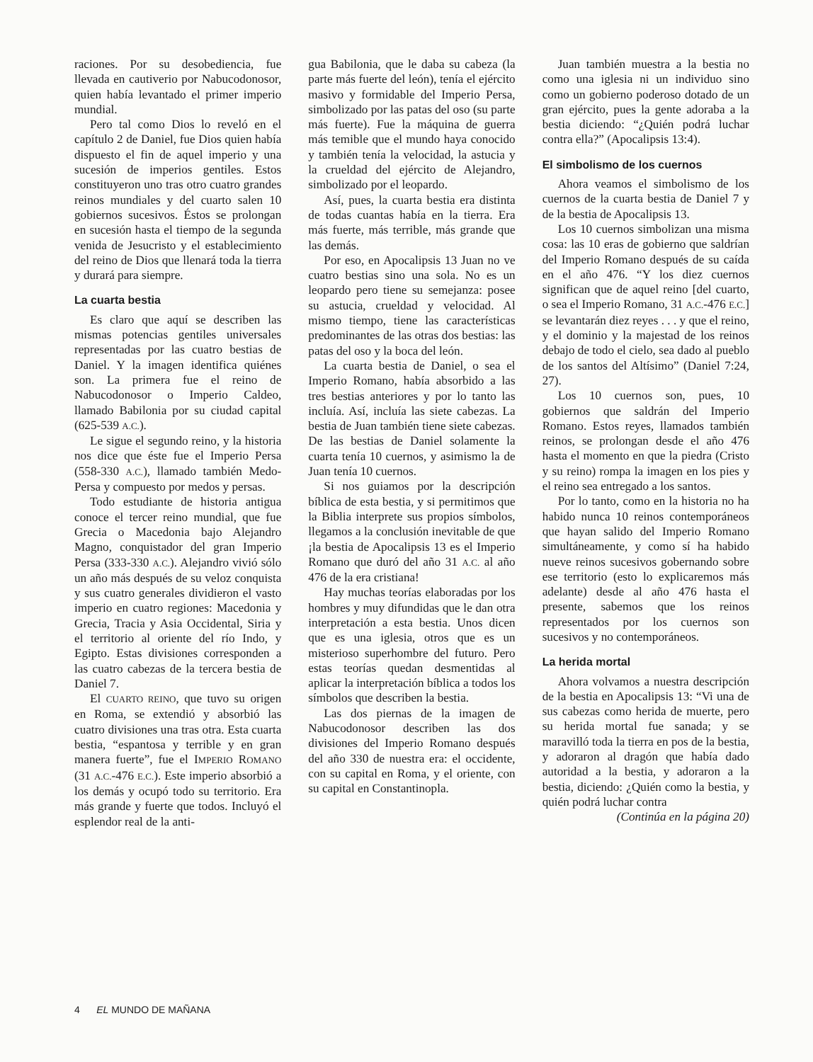raciones. Por su desobediencia, fue llevada en cautiverio por Nabucodonosor, quien había levantado el primer imperio mundial.
Pero tal como Dios lo reveló en el capítulo 2 de Daniel, fue Dios quien había dispuesto el fin de aquel imperio y una sucesión de imperios gentiles. Estos constituyeron uno tras otro cuatro grandes reinos mundiales y del cuarto salen 10 gobiernos sucesivos. Éstos se prolongan en sucesión hasta el tiempo de la segunda venida de Jesucristo y el establecimiento del reino de Dios que llenará toda la tierra y durará para siempre.
La cuarta bestia
Es claro que aquí se describen las mismas potencias gentiles universales representadas por las cuatro bestias de Daniel. Y la imagen identifica quiénes son. La primera fue el reino de Nabucodonosor o Imperio Caldeo, llamado Babilonia por su ciudad capital (625-539 A.C.).
Le sigue el segundo reino, y la historia nos dice que éste fue el Imperio Persa (558-330 A.C.), llamado también Medo-Persa y compuesto por medos y persas.
Todo estudiante de historia antigua conoce el tercer reino mundial, que fue Grecia o Macedonia bajo Alejandro Magno, conquistador del gran Imperio Persa (333-330 A.C.). Alejandro vivió sólo un año más después de su veloz conquista y sus cuatro generales dividieron el vasto imperio en cuatro regiones: Macedonia y Grecia, Tracia y Asia Occidental, Siria y el territorio al oriente del río Indo, y Egipto. Estas divisiones corresponden a las cuatro cabezas de la tercera bestia de Daniel 7.
El CUARTO REINO, que tuvo su origen en Roma, se extendió y absorbió las cuatro divisiones una tras otra. Esta cuarta bestia, “espantosa y terrible y en gran manera fuerte”, fue el IMPERIO ROMANO (31 A.C.-476 E.C.). Este imperio absorbió a los demás y ocupó todo su territorio. Era más grande y fuerte que todos. Incluyó el esplendor real de la anti-
gua Babilonia, que le daba su cabeza (la parte más fuerte del león), tenía el ejército masivo y formidable del Imperio Persa, simbolizado por las patas del oso (su parte más fuerte). Fue la máquina de guerra más temible que el mundo haya conocido y también tenía la velocidad, la astucia y la crueldad del ejército de Alejandro, simbolizado por el leopardo.
Así, pues, la cuarta bestia era distinta de todas cuantas había en la tierra. Era más fuerte, más terrible, más grande que las demás.
Por eso, en Apocalipsis 13 Juan no ve cuatro bestias sino una sola. No es un leopardo pero tiene su semejanza: posee su astucia, crueldad y velocidad. Al mismo tiempo, tiene las características predominantes de las otras dos bestias: las patas del oso y la boca del león.
La cuarta bestia de Daniel, o sea el Imperio Romano, había absorbido a las tres bestias anteriores y por lo tanto las incluía. Así, incluía las siete cabezas. La bestia de Juan también tiene siete cabezas. De las bestias de Daniel solamente la cuarta tenía 10 cuernos, y asimismo la de Juan tenía 10 cuernos.
Si nos guiamos por la descripción bíblica de esta bestia, y si permitimos que la Biblia interprete sus propios símbolos, llegamos a la conclusión inevitable de que ¡la bestia de Apocalipsis 13 es el Imperio Romano que duró del año 31 A.C. al año 476 de la era cristiana!
Hay muchas teorías elaboradas por los hombres y muy difundidas que le dan otra interpretación a esta bestia. Unos dicen que es una iglesia, otros que es un misterioso superhombre del futuro. Pero estas teorías quedan desmentidas al aplicar la interpretación bíblica a todos los símbolos que describen la bestia.
Las dos piernas de la imagen de Nabucodonosor describen las dos divisiones del Imperio Romano después del año 330 de nuestra era: el occidente, con su capital en Roma, y el oriente, con su capital en Constantinopla.
Juan también muestra a la bestia no como una iglesia ni un individuo sino como un gobierno poderoso dotado de un gran ejército, pues la gente adoraba a la bestia diciendo: “¿Quién podrá luchar contra ella?” (Apocalipsis 13:4).
El simbolismo de los cuernos
Ahora veamos el simbolismo de los cuernos de la cuarta bestia de Daniel 7 y de la bestia de Apocalipsis 13.
Los 10 cuernos simbolizan una misma cosa: las 10 eras de gobierno que saldrían del Imperio Romano después de su caída en el año 476. “Y los diez cuernos significan que de aquel reino [del cuarto, o sea el Imperio Romano, 31 A.C.-476 E.C.] se levantarán diez reyes . . . y que el reino, y el dominio y la majestad de los reinos debajo de todo el cielo, sea dado al pueblo de los santos del Altísimo” (Daniel 7:24, 27).
Los 10 cuernos son, pues, 10 gobiernos que saldrán del Imperio Romano. Estos reyes, llamados también reinos, se prolongan desde el año 476 hasta el momento en que la piedra (Cristo y su reino) rompa la imagen en los pies y el reino sea entregado a los santos.
Por lo tanto, como en la historia no ha habido nunca 10 reinos contemporáneos que hayan salido del Imperio Romano simultáneamente, y como sí ha habido nueve reinos sucesivos gobernando sobre ese territorio (esto lo explicaremos más adelante) desde al año 476 hasta el presente, sabemos que los reinos representados por los cuernos son sucesivos y no contemporáneos.
La herida mortal
Ahora volvamos a nuestra descripción de la bestia en Apocalipsis 13: “Vi una de sus cabezas como herida de muerte, pero su herida mortal fue sanada; y se maravilló toda la tierra en pos de la bestia, y adoraron al dragón que había dado autoridad a la bestia, y adoraron a la bestia, diciendo: ¿Quién como la bestia, y quién podrá luchar contra
(Continúa en la página 20)
4 EL MUNDO DE MAÑANA